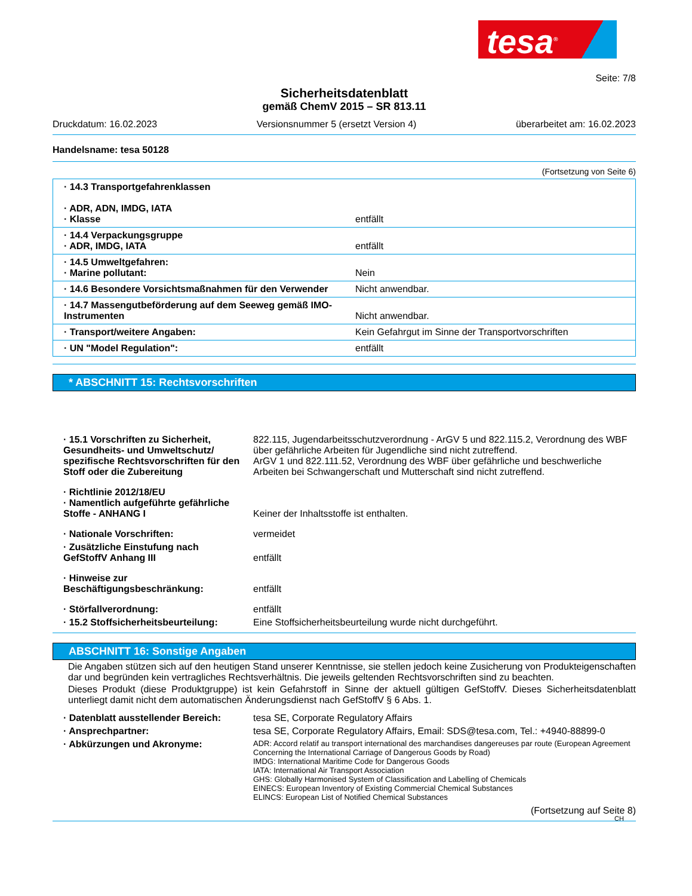tesa<sup>®</sup>
Seite: 7/8
Sicherheitsdatenblatt
gemäß ChemV 2015 – SR 813.11
Druckdatum: 16.02.2023 Versionsnummer 5 (ersetzt Version 4) überarbeitet am: 16.02.2023
Handelsname: tesa 50128
(Fortsetzung von Seite 6)
| · 14.3 Transportgefahrenklassen · ADR, ADN, IMDG, IATA · Klasse | entfällt |
| · 14.4 Verpackungsgruppe · ADR, IMDG, IATA | entfällt |
| · 14.5 Umweltgefahren: · Marine pollutant: | Nein |
| · 14.6 Besondere Vorsichtsmaßnahmen für den Verwender | Nicht anwendbar. |
| · 14.7 Massengutbeförderung auf dem Seeweg gemäß IMO-Instrumenten | Nicht anwendbar. |
| · Transport/weitere Angaben: | Kein Gefahrgut im Sinne der Transportvorschriften |
| · UN "Model Regulation": | entfällt |
* ABSCHNITT 15: Rechtsvorschriften
| · 15.1 Vorschriften zu Sicherheit, Gesundheits- und Umweltschutz/ spezifische Rechtsvorschriften für den Stoff oder die Zubereitung | 822.115, Jugendarbeitsschutzverordnung - ArGV 5 und 822.115.2, Verordnung des WBF über gefährliche Arbeiten für Jugendliche sind nicht zutreffend. ArGV 1 und 822.111.52, Verordnung des WBF über gefährliche und beschwerliche Arbeiten bei Schwangerschaft und Mutterschaft sind nicht zutreffend. |
| · Richtlinie 2012/18/EU · Namentlich aufgeführte gefährliche Stoffe - ANHANG I | Keiner der Inhaltsstoffe ist enthalten. |
| · Nationale Vorschriften: | vermeidet |
| · Zusätzliche Einstufung nach GefStoffV Anhang III | entfällt |
| · Hinweise zur Beschäftigungsbeschränkung: | entfällt |
| · Störfallverordnung: | entfällt |
| · 15.2 Stoffsicherheitsbeurteilung: | Eine Stoffsicherheitsbeurteilung wurde nicht durchgeführt. |
ABSCHNITT 16: Sonstige Angaben
Die Angaben stützen sich auf den heutigen Stand unserer Kenntnisse, sie stellen jedoch keine Zusicherung von Produkteigenschaften dar und begründen kein vertragliches Rechtsverhältnis. Die jeweils geltenden Rechtsvorschriften sind zu beachten.
Dieses Produkt (diese Produktgruppe) ist kein Gefahrstoff in Sinne der aktuell gültigen GefStoffV. Dieses Sicherheitsdatenblatt unterliegt damit nicht dem automatischen Änderungsdienst nach GefStoffV § 6 Abs. 1.
| · Datenblatt ausstellender Bereich: | tesa SE, Corporate Regulatory Affairs |
| · Ansprechpartner: | tesa SE, Corporate Regulatory Affairs, Email: SDS@tesa.com, Tel.: +4940-88899-0 |
| · Abkürzungen und Akronyme: | ADR: Accord relatif au transport international des marchandises dangereuses par route (European Agreement Concerning the International Carriage of Dangerous Goods by Road) IMDG: International Maritime Code for Dangerous Goods IATA: International Air Transport Association GHS: Globally Harmonised System of Classification and Labelling of Chemicals EINECS: European Inventory of Existing Commercial Chemical Substances ELINCS: European List of Notified Chemical Substances |
(Fortsetzung auf Seite 8)
CH